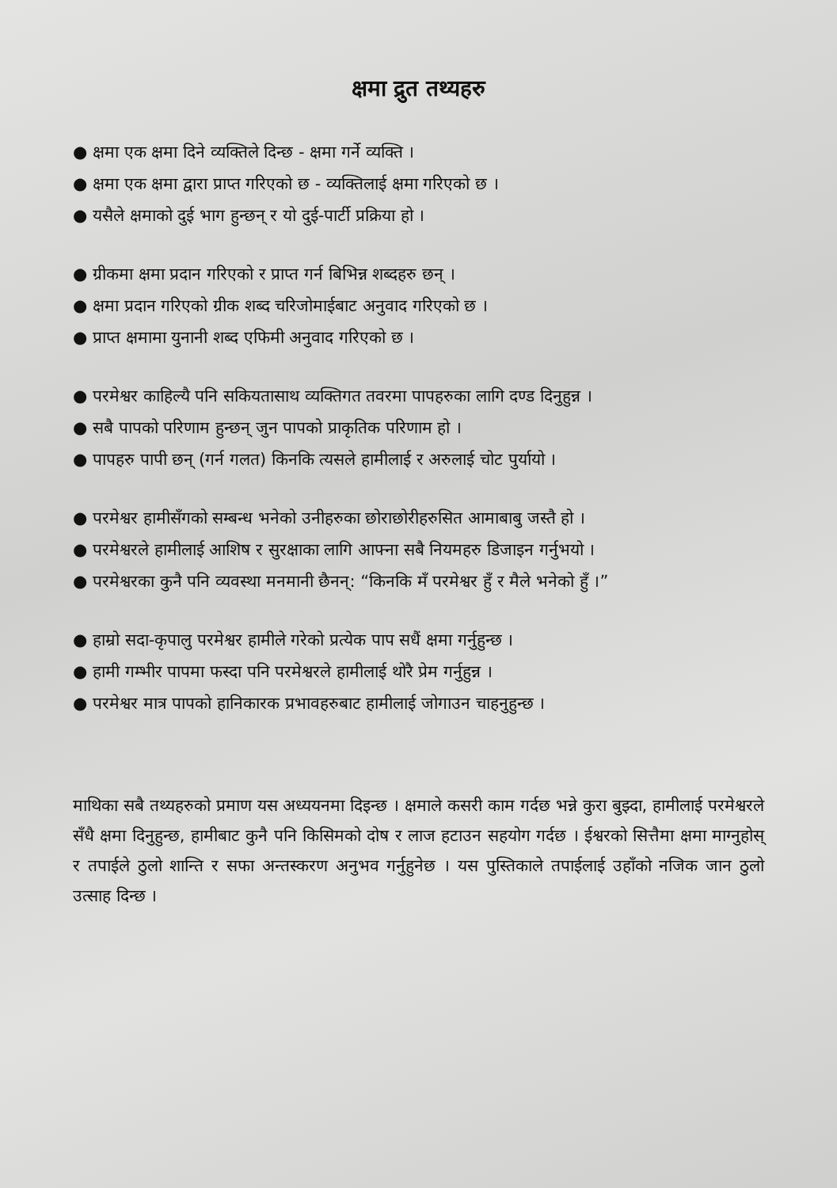क्षमा द्रुत तथ्यहरु
● क्षमा एक क्षमा दिने व्यक्तिले दिन्छ - क्षमा गर्ने व्यक्ति ।
● क्षमा एक क्षमा द्वारा प्राप्त गरिएको छ - व्यक्तिलाई क्षमा गरिएको छ ।
● यसैले क्षमाको दुई भाग हुन्छन् र यो दुई-पार्टी प्रक्रिया हो ।
● ग्रीकमा क्षमा प्रदान गरिएको र प्राप्त गर्न बिभिन्न शब्दहरु छन् ।
● क्षमा प्रदान गरिएको ग्रीक शब्द चरिजोमाईबाट अनुवाद गरिएको छ ।
● प्राप्त क्षमामा युनानी शब्द एफिमी अनुवाद गरिएको छ ।
● परमेश्वर काहिल्यै पनि सकियतासाथ व्यक्तिगत तवरमा पापहरुका लागि दण्ड दिनुहुन्न ।
● सबै पापको परिणाम हुन्छन् जुन पापको प्राकृतिक परिणाम हो ।
● पापहरु पापी छन् (गर्न गलत) किनकि त्यसले हामीलाई र अरुलाई चोट पुर्यायो ।
● परमेश्वर हामीसँगको सम्बन्ध भनेको उनीहरुका छोराछोरीहरुसित आमाबाबु जस्तै हो ।
● परमेश्वरले हामीलाई आशिष र सुरक्षाका लागि आफ्ना सबै नियमहरु डिजाइन गर्नुभयो ।
● परमेश्वरका कुनै पनि व्यवस्था मनमानी छैनन्: “किनकि मँ परमेश्वर हुँ र मैले भनेको हुँ ।”
● हाम्रो सदा-कृपालु परमेश्वर हामीले गरेको प्रत्येक पाप सधैं क्षमा गर्नुहुन्छ ।
● हामी गम्भीर पापमा फस्दा पनि परमेश्वरले हामीलाई थोरै प्रेम गर्नुहुन्न ।
● परमेश्वर मात्र पापको हानिकारक प्रभावहरुबाट हामीलाई जोगाउन चाहनुहुन्छ ।
माथिका सबै तथ्यहरुको प्रमाण यस अध्ययनमा दिइन्छ । क्षमाले कसरी काम गर्दछ भन्ने कुरा बुझ्दा, हामीलाई परमेश्वरले सँधै क्षमा दिनुहुन्छ, हामीबाट कुनै पनि किसिमको दोष र लाज हटाउन सहयोग गर्दछ । ईश्वरको सित्तैमा क्षमा माग्नुहोस् र तपाईले ठुलो शान्ति र सफा अन्तस्करण अनुभव गर्नुहुनेछ । यस पुस्तिकाले तपाईलाई उहाँको नजिक जान ठुलो उत्साह दिन्छ ।